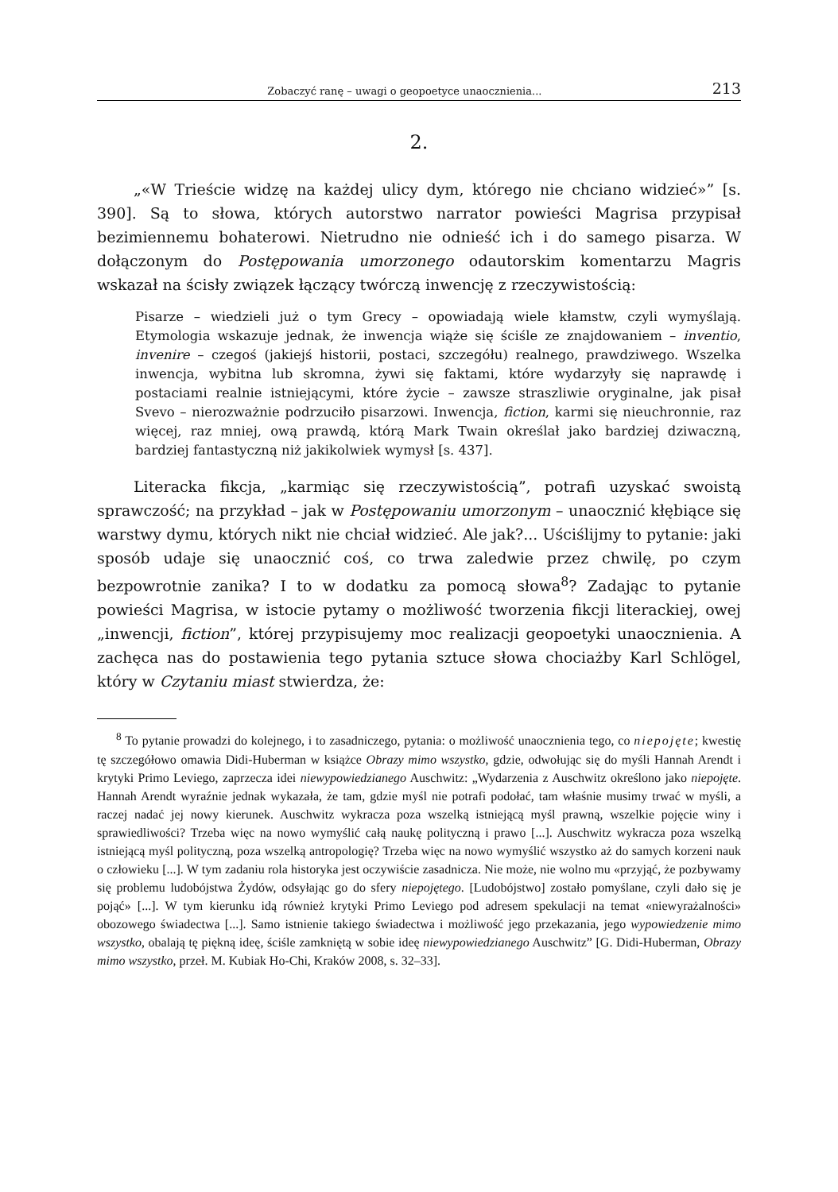Zobaczyć ranę – uwagi o geopoetyce unaocznienia... 213
2.
„«W Trieście widzę na każdej ulicy dym, którego nie chciano widzieć»” [s. 390]. Są to słowa, których autorstwo narrator powieści Magrisa przypisał bezimiennemu bohaterowi. Nietrudno nie odnieść ich i do samego pisarza. W dołączonym do Postępowania umorzonego odautorskim komentarzu Magris wskazał na ścisły związek łączący twórczą inwencję z rzeczywistością:
Pisarze – wiedzieli już o tym Grecy – opowiadają wiele kłamstw, czyli wymyślają. Etymologia wskazuje jednak, że inwencja wiąże się ściśle ze znajdowaniem – inventio, invenire – czegoś (jakiejś historii, postaci, szczegółu) realnego, prawdziwego. Wszelka inwencja, wybitna lub skromna, żywi się faktami, które wydarzyły się naprawdę i postaciami realnie istniejącymi, które życie – zawsze straszliwie oryginalne, jak pisał Svevo – nierozważnie podrzuciło pisarzowi. Inwencja, fiction, karmi się nieuchronnie, raz więcej, raz mniej, ową prawdą, którą Mark Twain określał jako bardziej dziwaczną, bardziej fantastyczną niż jakikolwiek wymysł [s. 437].
Literacka fikcja, „karmiąc się rzeczywistością”, potrafi uzyskać swoistą sprawczość; na przykład – jak w Postępowaniu umorzonym – unaocznić kłębiące się warstwy dymu, których nikt nie chciał widzieć. Ale jak?... Uściślijmy to pytanie: jaki sposób udaje się unaocznić coś, co trwa zaledwie przez chwilę, po czym bezpowrotnie zanika? I to w dodatku za pomocą słowa<sup>8</sup>? Zadając to pytanie powieści Magrisa, w istocie pytamy o możliwość tworzenia fikcji literackiej, owej „inwencji, fiction”, której przypisujemy moc realizacji geopoetyki unaocznienia. A zachęca nas do postawienia tego pytania sztuce słowa chociażby Karl Schlögel, który w Czytaniu miast stwierdza, że:
<sup>8</sup> To pytanie prowadzi do kolejnego, i to zasadniczego, pytania: o możliwość unaocznienia tego, co niepojęte; kwestię tę szczegółowo omawia Didi-Huberman w książce Obrazy mimo wszystko, gdzie, odwołując się do myśli Hannah Arendt i krytyki Primo Leviego, zaprzecza idei niewypowiedzianego Auschwitz: „Wydarzenia z Auschwitz określono jako niepojęte. Hannah Arendt wyraźnie jednak wykazała, że tam, gdzie myśl nie potrafi podołać, tam właśnie musimy trwać w myśli, a raczej nadać jej nowy kierunek. Auschwitz wykracza poza wszelką istniejącą myśl prawną, wszelkie pojęcie winy i sprawiedliwości? Trzeba więc na nowo wymyślić całą naukę polityczną i prawo [...]. Auschwitz wykracza poza wszelką istniejącą myśl polityczną, poza wszelką antropologię? Trzeba więc na nowo wymyślić wszystko aż do samych korzeni nauk o człowieku [...]. W tym zadaniu rola historyka jest oczywiście zasadnicza. Nie może, nie wolno mu «przyjąć, że pozbywamy się problemu ludobójstwa Żydów, odsyłając go do sfery niepojętego. [Ludobójstwo] zostało pomyślane, czyli dało się je pojąć» [...]. W tym kierunku idą również krytyki Primo Leviego pod adresem spekulacji na temat «niewyrażalności» obozowego świadectwa [...]. Samo istnienie takiego świadectwa i możliwość jego przekazania, jego wypowiedzenie mimo wszystko, obalają tę piękną ideę, ściśle zamkniętą w sobie ideę niewypowiedzianego Auschwitz” [G. Didi-Huberman, Obrazy mimo wszystko, przeł. M. Kubiak Ho-Chi, Kraków 2008, s. 32–33].